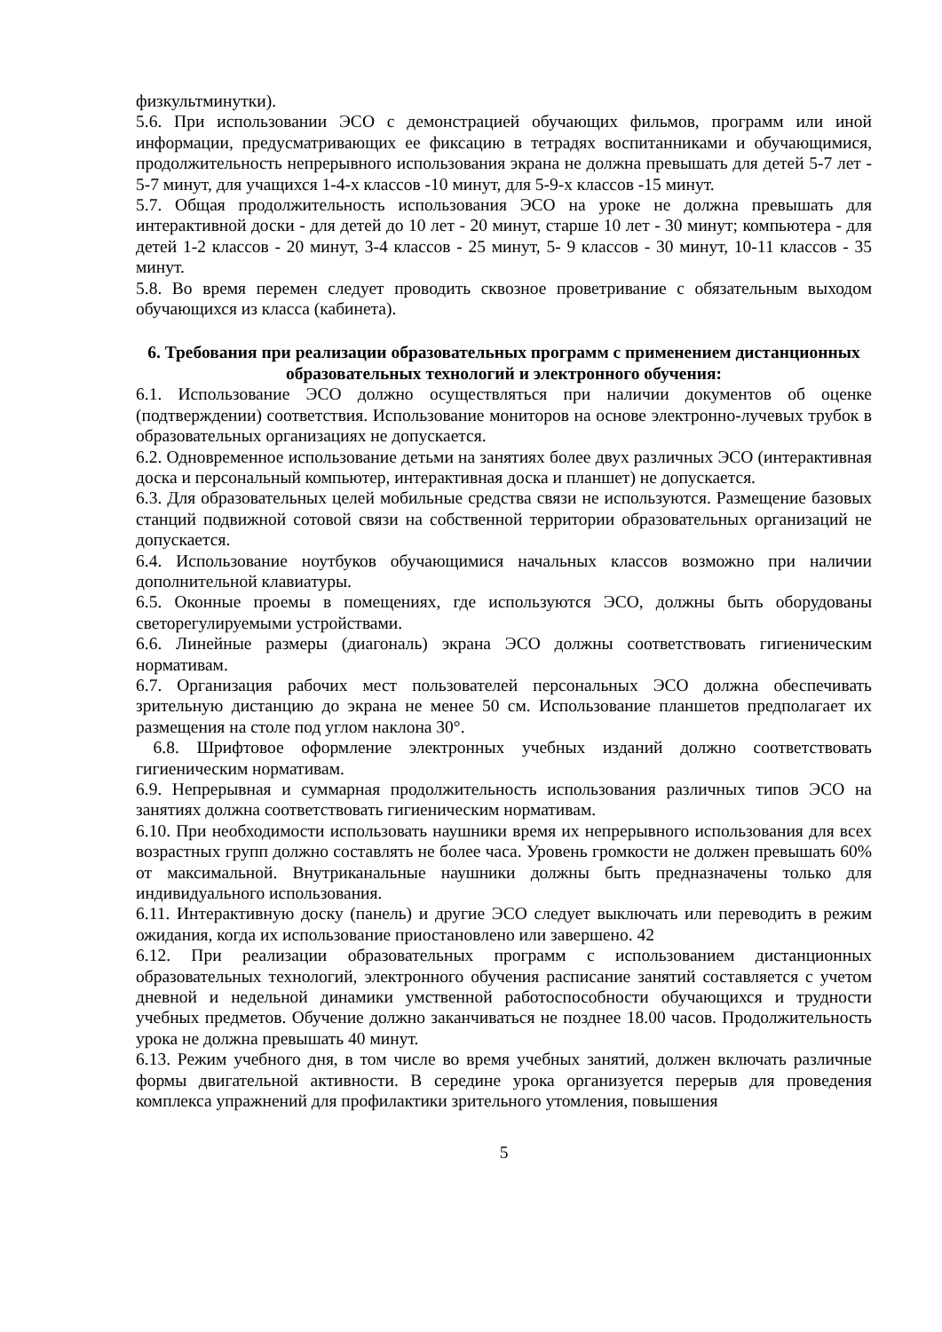физкультминутки).
5.6. При использовании ЭСО с демонстрацией обучающих фильмов, программ или иной информации, предусматривающих ее фиксацию в тетрадях воспитанниками и обучающимися, продолжительность непрерывного использования экрана не должна превышать для детей 5-7 лет - 5-7 минут, для учащихся 1-4-х классов -10 минут, для 5-9-х классов -15 минут.
5.7. Общая продолжительность использования ЭСО на уроке не должна превышать для интерактивной доски - для детей до 10 лет - 20 минут, старше 10 лет - 30 минут; компьютера - для детей 1-2 классов - 20 минут, 3-4 классов - 25 минут, 5- 9 классов - 30 минут, 10-11 классов - 35 минут.
5.8. Во время перемен следует проводить сквозное проветривание с обязательным выходом обучающихся из класса (кабинета).
6. Требования при реализации образовательных программ с применением дистанционных образовательных технологий и электронного обучения:
6.1. Использование ЭСО должно осуществляться при наличии документов об оценке (подтверждении) соответствия. Использование мониторов на основе электронно-лучевых трубок в образовательных организациях не допускается.
6.2. Одновременное использование детьми на занятиях более двух различных ЭСО (интерактивная доска и персональный компьютер, интерактивная доска и планшет) не допускается.
6.3. Для образовательных целей мобильные средства связи не используются. Размещение базовых станций подвижной сотовой связи на собственной территории образовательных организаций не допускается.
6.4. Использование ноутбуков обучающимися начальных классов возможно при наличии дополнительной клавиатуры.
6.5. Оконные проемы в помещениях, где используются ЭСО, должны быть оборудованы светорегулируемыми устройствами.
6.6. Линейные размеры (диагональ) экрана ЭСО должны соответствовать гигиеническим нормативам.
6.7. Организация рабочих мест пользователей персональных ЭСО должна обеспечивать зрительную дистанцию до экрана не менее 50 см. Использование планшетов предполагает их размещения на столе под углом наклона 30°.
6.8. Шрифтовое оформление электронных учебных изданий должно соответствовать гигиеническим нормативам.
6.9. Непрерывная и суммарная продолжительность использования различных типов ЭСО на занятиях должна соответствовать гигиеническим нормативам.
6.10. При необходимости использовать наушники время их непрерывного использования для всех возрастных групп должно составлять не более часа. Уровень громкости не должен превышать 60% от максимальной. Внутриканальные наушники должны быть предназначены только для индивидуального использования.
6.11. Интерактивную доску (панель) и другие ЭСО следует выключать или переводить в режим ожидания, когда их использование приостановлено или завершено. 42
6.12. При реализации образовательных программ с использованием дистанционных образовательных технологий, электронного обучения расписание занятий составляется с учетом дневной и недельной динамики умственной работоспособности обучающихся и трудности учебных предметов. Обучение должно заканчиваться не позднее 18.00 часов. Продолжительность урока не должна превышать 40 минут.
6.13. Режим учебного дня, в том числе во время учебных занятий, должен включать различные формы двигательной активности. В середине урока организуется перерыв для проведения комплекса упражнений для профилактики зрительного утомления, повышения
5